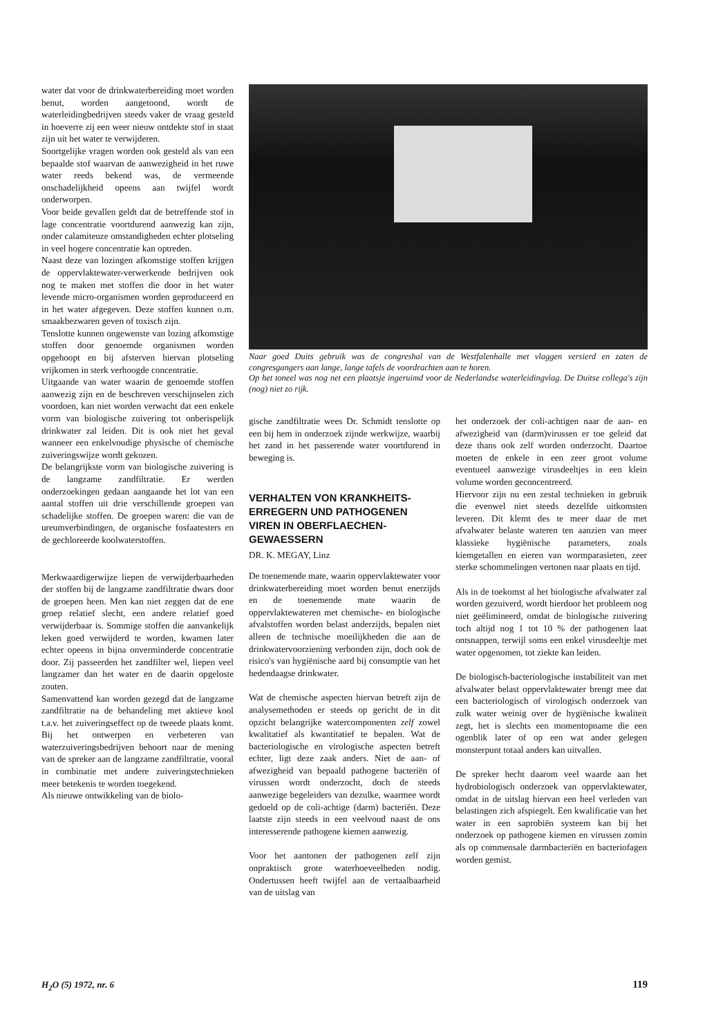water dat voor de drinkwaterbereiding moet worden benut, worden aangetoond, wordt de waterleidingbedrijven steeds vaker de vraag gesteld in hoeverre zij een weer nieuw ontdekte stof in staat zijn uit het water te verwijderen.
Soortgelijke vragen worden ook gesteld als van een bepaalde stof waarvan de aanwezigheid in het ruwe water reeds bekend was, de vermeende onschadelijkheid opeens aan twijfel wordt onderworpen.
Voor beide gevallen geldt dat de betreffende stof in lage concentratie voortdurend aanwezig kan zijn, onder calamiteuze omstandigheden echter plotseling in veel hogere concentratie kan optreden.
Naast deze van lozingen afkomstige stoffen krijgen de oppervlaktewater-verwerkende bedrijven ook nog te maken met stoffen die door in het water levende micro-organismen worden geproduceerd en in het water afgegeven. Deze stoffen kunnen o.m. smaakbezwaren geven of toxisch zijn.
Tenslotte kunnen ongewenste van lozing afkomstige stoffen door genoemde organismen worden opgehoopt en bij afsterven hiervan plotseling vrijkomen in sterk verhoogde concentratie.
Uitgaande van water waarin de genoemde stoffen aanwezig zijn en de beschreven verschijnselen zich voordoen, kan niet worden verwacht dat een enkele vorm van biologische zuivering tot onberispelijk drinkwater zal leiden. Dit is ook niet het geval wanneer een enkelvoudige physische of chemische zuiveringswijze wordt gekozen.
De belangrijkste vorm van biologische zuivering is de langzame zandfiltratie. Er werden onderzoekingen gedaan aangaande het lot van een aantal stoffen uit drie verschillende groepen van schadelijke stoffen. De groepen waren: die van de ureumverbindingen, de organische fosfaatesters en de gechloreerde koolwaterstoffen.
Merkwaardigerwijze liepen de verwijderbaarheden der stoffen bij de langzame zandfiltratie dwars door de groepen heen. Men kan niet zeggen dat de ene groep relatief slecht, een andere relatief goed verwijderbaar is. Sommige stoffen die aanvankelijk leken goed verwijderd te worden, kwamen later echter opeens in bijna onverminderde concentratie door. Zij passeerden het zandfilter wel, liepen veel langzamer dan het water en de daarin opgeloste zouten.
Samenvattend kan worden gezegd dat de langzame zandfiltratie na de behandeling met aktieve kool t.a.v. het zuiveringseffect op de tweede plaats komt. Bij het ontwerpen en verbeteren van waterzuiveringsbedrijven behoort naar de mening van de spreker aan de langzame zandfiltratie, vooral in combinatie met andere zuiveringstechnieken meer betekenis te worden toegekend.
Als nieuwe ontwikkeling van de biolo-
Naar goed Duits gebruik was de congreshal van de Westfalenhalle met vlaggen versierd en zaten de congresgangers aan lange, lange tafels de voordrachten aan te horen.
Op het toneel was nog net een plaatsje ingeruimd voor de Nederlandse waterleidingvlag. De Duitse collega's zijn (nog) niet zo rijk.
gische zandfiltratie wees Dr. Schmidt tenslotte op een bij hem in onderzoek zijnde werkwijze, waarbij het zand in het passerende water voortdurend in beweging is.
VERHALTEN VON KRANKHEITS-ERREGERN UND PATHOGENEN VIREN IN OBERFLAECHEN-GEWAESSERN
DR. K. MEGAY, Linz
De toenemende mate, waarin oppervlaktewater voor drinkwaterbereiding moet worden benut enerzijds en de toenemende mate waarin de oppervlaktewateren met chemische- en biologische afvalstoffen worden belast anderzijds, bepalen niet alleen de technische moeilijkheden die aan de drinkwatervoorziening verbonden zijn, doch ook de risico's van hygiënische aard bij consumptie van het hedendaagse drinkwater.
Wat de chemische aspecten hiervan betreft zijn de analysemethoden er steeds op gericht de in dit opzicht belangrijke watercomponenten zelf zowel kwalitatief als kwantitatief te bepalen. Wat de bacteriologische en virologische aspecten betreft echter, ligt deze zaak anders. Niet de aan- of afwezigheid van bepaald pathogene bacteriën of virussen wordt onderzocht, doch de steeds aanwezige begeleiders van dezulke, waarmee wordt gedoeld op de coli-achtige (darm) bacteriën. Deze laatste zijn steeds in een veelvoud naast de ons interesserende pathogene kiemen aanwezig.
Voor het aantonen der pathogenen zelf zijn onpraktisch grote waterhoeveelheden nodig. Ondertussen heeft twijfel aan de vertaalbaarheid van de uitslag van
het onderzoek der coli-achtigen naar de aan- en afwezigheid van (darm)virussen er toe geleid dat deze thans ook zelf worden onderzocht. Daartoe moeten de enkele in een zeer groot volume eventueel aanwezige virusdeeltjes in een klein volume worden geconcentreerd.
Hiervoor zijn nu een zestal technieken in gebruik die evenwel niet steeds dezelfde uitkomsten leveren. Dit klemt des te meer daar de met afvalwater belaste wateren ten aanzien van meer klassieke hygiënische parameters, zoals kiemgetallen en eieren van wormparasieten, zeer sterke schommelingen vertonen naar plaats en tijd.
Als in de toekomst al het biologische afvalwater zal worden gezuiverd, wordt hierdoor het probleem nog niet geëlimineerd, omdat de biologische zuivering toch altijd nog 1 tot 10 % der pathogenen laat ontsnappen, terwijl soms een enkel virusdeeltje met water opgenomen, tot ziekte kan leiden.
De biologisch-bacteriologische instabiliteit van met afvalwater belast oppervlaktewater brengt mee dat een bacteriologisch of virologisch onderzoek van zulk water weinig over de hygiënische kwaliteit zegt, het is slechts een momentopname die een ogenblik later of op een wat ander gelegen monsterpunt totaal anders kan uitvallen.
De spreker hecht daarom veel waarde aan het hydrobiologisch onderzoek van oppervlaktewater, omdat in de uitslag hiervan een heel verleden van belastingen zich afspiegelt. Een kwalificatie van het water in een saprobiën systeem kan bij het onderzoek op pathogene kiemen en virussen zomin als op commensale darmbacteriën en bacteriofagen worden gemist.
H<sub>2</sub>O (5) 1972, nr. 6 119